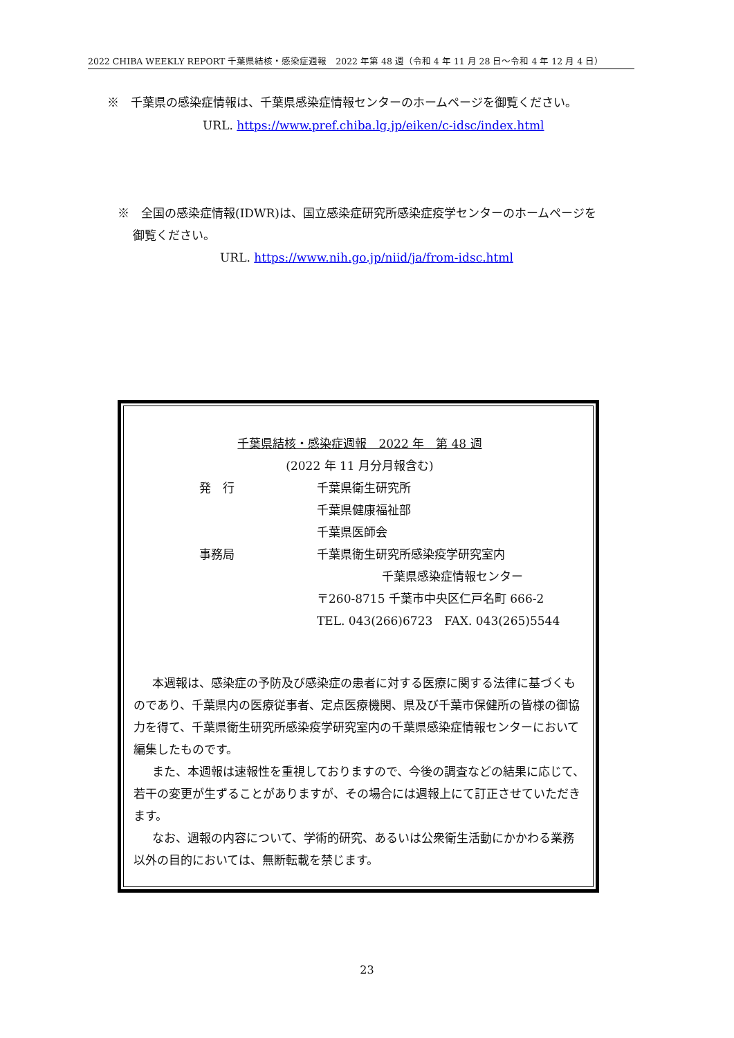2022 CHIBA WEEKLY REPORT 千葉県結核・感染症週報　2022 年第 48 週（令和 4 年 11 月 28 日～令和 4 年 12 月 4 日）
※　千葉県の感染症情報は、千葉県感染症情報センターのホームページを御覧ください。
URL. https://www.pref.chiba.lg.jp/eiken/c-idsc/index.html
※　全国の感染症情報(IDWR)は、国立感染症研究所感染症疫学センターのホームページを
　 御覧ください。
URL. https://www.nih.go.jp/niid/ja/from-idsc.html
千葉県結核・感染症週報　2022 年　第 48 週
(2022 年 11 月分月報含む)
発　行 千葉県衛生研究所
千葉県健康福祉部
千葉県医師会
事務局 千葉県衛生研究所感染疫学研究室内
千葉県感染症情報センター
〒260-8715 千葉市中央区仁戸名町 666-2
TEL. 043(266)6723　FAX. 043(265)5544
本週報は、感染症の予防及び感染症の患者に対する医療に関する法律に基づくものであり、千葉県内の医療従事者、定点医療機関、県及び千葉市保健所の皆様の御協力を得て、千葉県衛生研究所感染疫学研究室内の千葉県感染症情報センターにおいて編集したものです。
また、本週報は速報性を重視しておりますので、今後の調査などの結果に応じて、若干の変更が生ずることがありますが、その場合には週報上にて訂正させていただきます。
なお、週報の内容について、学術的研究、あるいは公衆衛生活動にかかわる業務以外の目的においては、無断転載を禁じます。
23